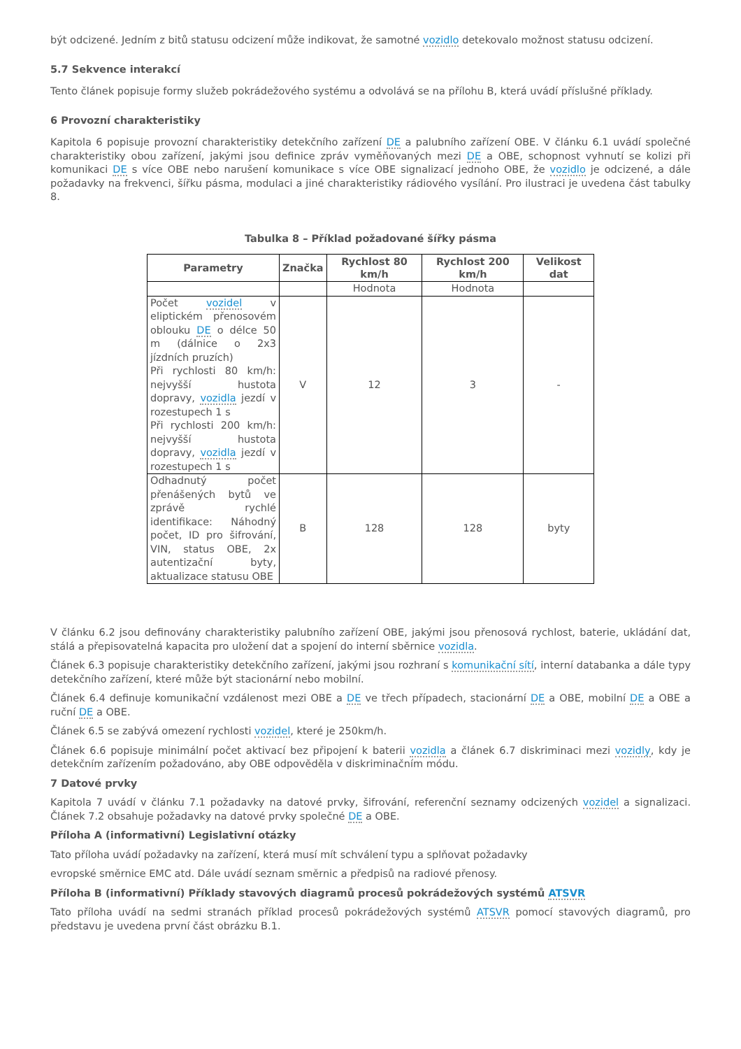být odcizené. Jedním z bitů statusu odcizení může indikovat, že samotné vozidlo detekovalo možnost statusu odcizení.
5.7 Sekvence interakcí
Tento článek popisuje formy služeb pokrádežového systému a odvolává se na přílohu B, která uvádí příslušné příklady.
6 Provozní charakteristiky
Kapitola 6 popisuje provozní charakteristiky detekčního zařízení DE a palubního zařízení OBE. V článku 6.1 uvádí společné charakteristiky obou zařízení, jakými jsou definice zpráv vyměňovaných mezi DE a OBE, schopnost vyhnutí se kolizi při komunikaci DE s více OBE nebo narušení komunikace s více OBE signalizací jednoho OBE, že vozidlo je odcizené, a dále požadavky na frekvenci, šířku pásma, modulaci a jiné charakteristiky rádiového vysílání. Pro ilustraci je uvedena část tabulky 8.
Tabulka 8 – Příklad požadované šířky pásma
| Parametry | Značka | Rychlost 80 km/h | Rychlost 200 km/h | Velikost dat |
| --- | --- | --- | --- | --- |
| | | Hodnota | Hodnota | |
| Počet vozidel v eliptickém přenosovém oblouku DE o délce 50 m (dálnice o 2x3 jízdních pruzích) Při rychlosti 80 km/h: nejvyšší hustota dopravy, vozidla jezdí v rozestupech 1 s Při rychlosti 200 km/h: nejvyšší hustota dopravy, vozidla jezdí v rozestupech 1 s | V | 12 | 3 | - |
| Odhadnutý počet přenášených bytů ve zprávě rychlé identifikace: Náhodný počet, ID pro šifrování, VIN, status OBE, 2x autentizační byty, aktualizace statusu OBE | B | 128 | 128 | byty |
V článku 6.2 jsou definovány charakteristiky palubního zařízení OBE, jakými jsou přenosová rychlost, baterie, ukládání dat, stálá a přepisovatelná kapacita pro uložení dat a spojení do interní sběrnice vozidla.
Článek 6.3 popisuje charakteristiky detekčního zařízení, jakými jsou rozhraní s komunikační sítí, interní databanka a dále typy detekčního zařízení, které může být stacionární nebo mobilní.
Článek 6.4 definuje komunikační vzdálenost mezi OBE a DE ve třech případech, stacionární DE a OBE, mobilní DE a OBE a ruční DE a OBE.
Článek 6.5 se zabývá omezení rychlosti vozidel, které je 250km/h.
Článek 6.6 popisuje minimální počet aktivací bez připojení k baterii vozidla a článek 6.7 diskriminaci mezi vozidly, kdy je detekčním zařízením požadováno, aby OBE odpověděla v diskriminačním módu.
7 Datové prvky
Kapitola 7 uvádí v článku 7.1 požadavky na datové prvky, šifrování, referenční seznamy odcizených vozidel a signalizaci. Článek 7.2 obsahuje požadavky na datové prvky společné DE a OBE.
Příloha A (informativní) Legislativní otázky
Tato příloha uvádí požadavky na zařízení, která musí mít schválení typu a splňovat požadavky
evropské směrnice EMC atd. Dále uvádí seznam směrnic a předpisů na radiové přenosy.
Příloha B (informativní) Příklady stavových diagramů procesů pokrádežových systémů ATSVR
Tato příloha uvádí na sedmi stranách příklad procesů pokrádežových systémů ATSVR pomocí stavových diagramů, pro představu je uvedena první část obrázku B.1.